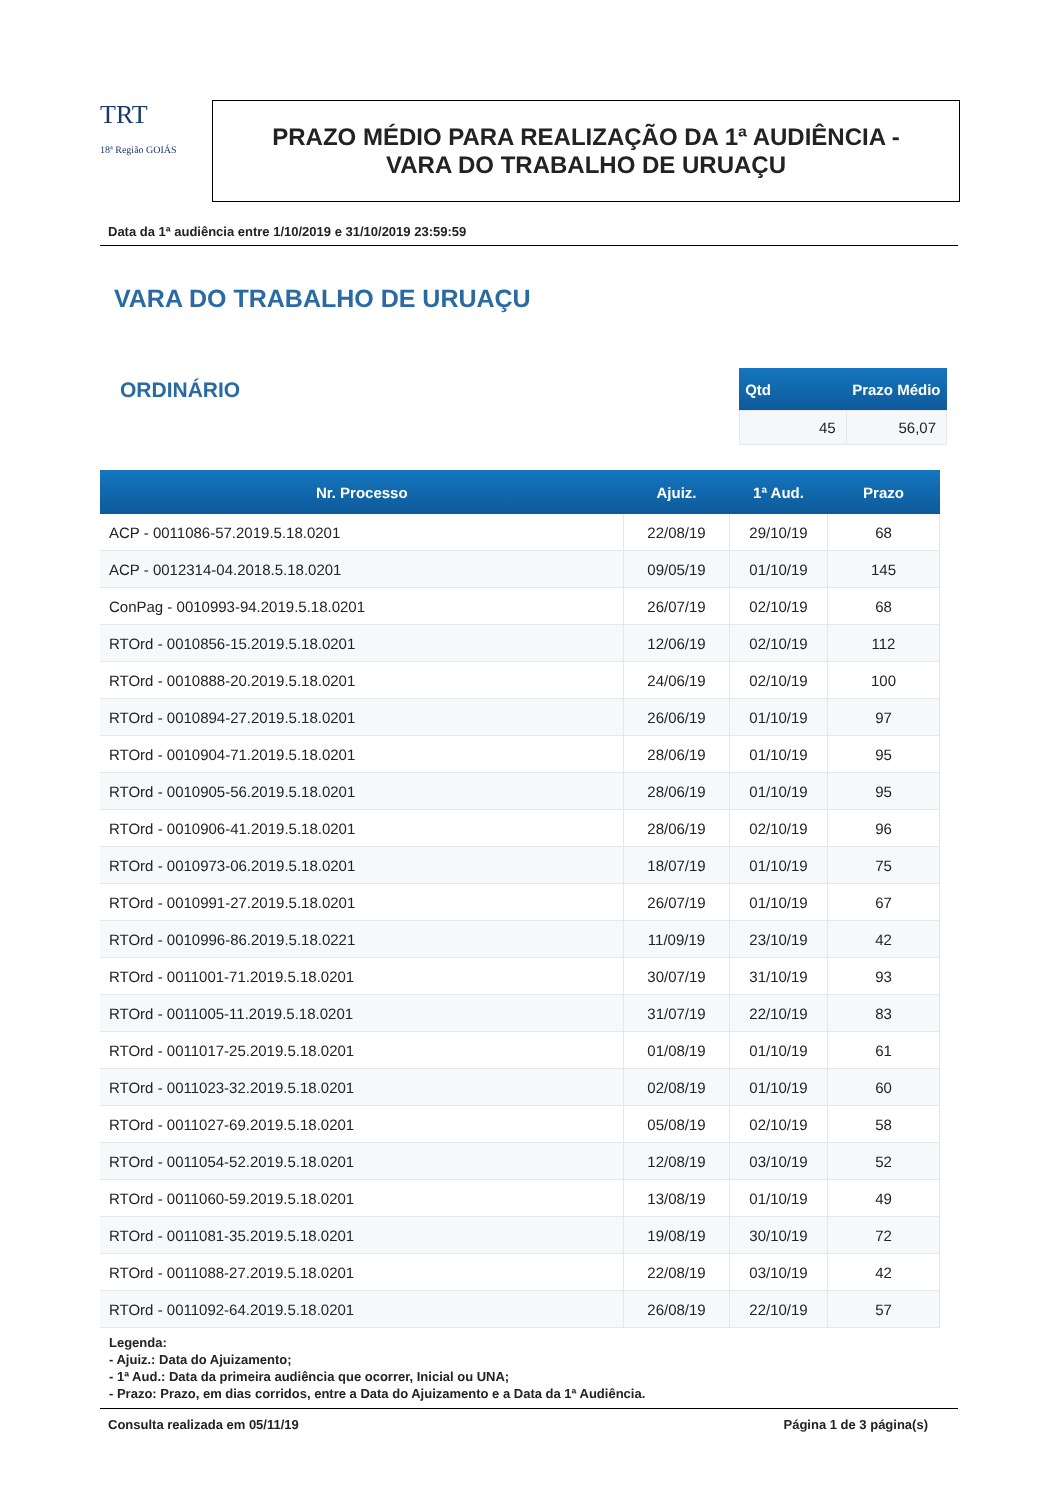TRT
18ª Região GOIÁS
PRAZO MÉDIO PARA REALIZAÇÃO DA 1ª AUDIÊNCIA -
VARA DO TRABALHO DE URUAÇU
Data da 1ª audiência entre 1/10/2019 e 31/10/2019 23:59:59
VARA DO TRABALHO DE URUAÇU
ORDINÁRIO
| Qtd | Prazo Médio |
| --- | --- |
| 45 | 56,07 |
| Nr. Processo | Ajuiz. | 1ª Aud. | Prazo |
| --- | --- | --- | --- |
| ACP - 0011086-57.2019.5.18.0201 | 22/08/19 | 29/10/19 | 68 |
| ACP - 0012314-04.2018.5.18.0201 | 09/05/19 | 01/10/19 | 145 |
| ConPag - 0010993-94.2019.5.18.0201 | 26/07/19 | 02/10/19 | 68 |
| RTOrd - 0010856-15.2019.5.18.0201 | 12/06/19 | 02/10/19 | 112 |
| RTOrd - 0010888-20.2019.5.18.0201 | 24/06/19 | 02/10/19 | 100 |
| RTOrd - 0010894-27.2019.5.18.0201 | 26/06/19 | 01/10/19 | 97 |
| RTOrd - 0010904-71.2019.5.18.0201 | 28/06/19 | 01/10/19 | 95 |
| RTOrd - 0010905-56.2019.5.18.0201 | 28/06/19 | 01/10/19 | 95 |
| RTOrd - 0010906-41.2019.5.18.0201 | 28/06/19 | 02/10/19 | 96 |
| RTOrd - 0010973-06.2019.5.18.0201 | 18/07/19 | 01/10/19 | 75 |
| RTOrd - 0010991-27.2019.5.18.0201 | 26/07/19 | 01/10/19 | 67 |
| RTOrd - 0010996-86.2019.5.18.0221 | 11/09/19 | 23/10/19 | 42 |
| RTOrd - 0011001-71.2019.5.18.0201 | 30/07/19 | 31/10/19 | 93 |
| RTOrd - 0011005-11.2019.5.18.0201 | 31/07/19 | 22/10/19 | 83 |
| RTOrd - 0011017-25.2019.5.18.0201 | 01/08/19 | 01/10/19 | 61 |
| RTOrd - 0011023-32.2019.5.18.0201 | 02/08/19 | 01/10/19 | 60 |
| RTOrd - 0011027-69.2019.5.18.0201 | 05/08/19 | 02/10/19 | 58 |
| RTOrd - 0011054-52.2019.5.18.0201 | 12/08/19 | 03/10/19 | 52 |
| RTOrd - 0011060-59.2019.5.18.0201 | 13/08/19 | 01/10/19 | 49 |
| RTOrd - 0011081-35.2019.5.18.0201 | 19/08/19 | 30/10/19 | 72 |
| RTOrd - 0011088-27.2019.5.18.0201 | 22/08/19 | 03/10/19 | 42 |
| RTOrd - 0011092-64.2019.5.18.0201 | 26/08/19 | 22/10/19 | 57 |
Legenda:
- Ajuiz.: Data do Ajuizamento;
- 1ª Aud.: Data da primeira audiência que ocorrer, Inicial ou UNA;
- Prazo: Prazo, em dias corridos, entre a Data do Ajuizamento e a Data da 1ª Audiência.
Consulta realizada em 05/11/19 Página 1 de 3 página(s)